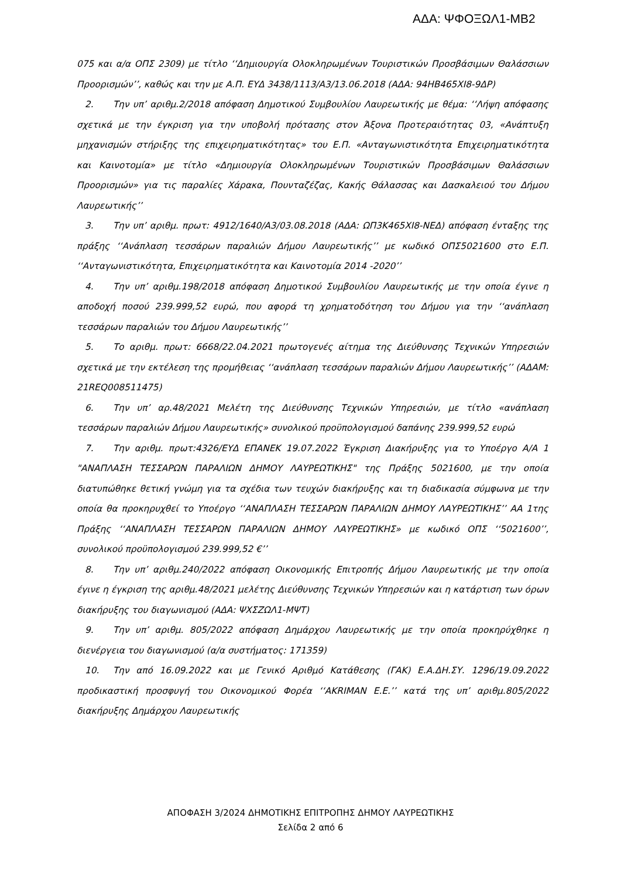ΑΔΑ: ΨΦΟΞΩΛ1-ΜΒ2
075 και α/α ΟΠΣ 2309) με τίτλο ‘‘Δημιουργία Ολοκληρωμένων Τουριστικών Προσβάσιμων Θαλάσσιων Προορισμών’’, καθώς και την με Α.Π. ΕΥΔ 3438/1113/Α3/13.06.2018 (ΑΔΑ: 94ΗΒ465ΧΙ8-9ΔΡ)
2. Την υπ’ αριθμ.2/2018 απόφαση Δημοτικού Συμβουλίου Λαυρεωτικής με θέμα: ‘‘Λήψη απόφασης σχετικά με την έγκριση για την υποβολή πρότασης στον Άξονα Προτεραιότητας 03, «Ανάπτυξη μηχανισμών στήριξης της επιχειρηματικότητας» του Ε.Π. «Ανταγωνιστικότητα Επιχειρηματικότητα και Καινοτομία» με τίτλο «Δημιουργία Ολοκληρωμένων Τουριστικών Προσβάσιμων Θαλάσσιων Προορισμών» για τις παραλίες Χάρακα, Πουνταζέζας, Κακής Θάλασσας και Δασκαλειού του Δήμου Λαυρεωτικής’’
3. Την υπ’ αριθμ. πρωτ: 4912/1640/Α3/03.08.2018 (ΑΔΑ: ΩΠ3Κ465ΧΙ8-ΝΕΔ) απόφαση ένταξης της πράξης ‘‘Ανάπλαση τεσσάρων παραλιών Δήμου Λαυρεωτικής’’ με κωδικό ΟΠΣ5021600 στο Ε.Π. ‘‘Ανταγωνιστικότητα, Επιχειρηματικότητα και Καινοτομία 2014 -2020’’
4. Την υπ’ αριθμ.198/2018 απόφαση Δημοτικού Συμβουλίου Λαυρεωτικής με την οποία έγινε η αποδοχή ποσού 239.999,52 ευρώ, που αφορά τη χρηματοδότηση του Δήμου για την ‘‘ανάπλαση τεσσάρων παραλιών του Δήμου Λαυρεωτικής’’
5. Το αριθμ. πρωτ: 6668/22.04.2021 πρωτογενές αίτημα της Διεύθυνσης Τεχνικών Υπηρεσιών σχετικά με την εκτέλεση της προμήθειας ‘‘ανάπλαση τεσσάρων παραλιών Δήμου Λαυρεωτικής’’ (ΑΔΑΜ: 21REQ008511475)
6. Την υπ’ αρ.48/2021 Μελέτη της Διεύθυνσης Τεχνικών Υπηρεσιών, με τίτλο «ανάπλαση τεσσάρων παραλιών Δήμου Λαυρεωτικής» συνολικού προϋπολογισμού δαπάνης 239.999,52 ευρώ
7. Την αριθμ. πρωτ:4326/ΕΥΔ ΕΠΑΝΕΚ 19.07.2022 Έγκριση Διακήρυξης για το Υποέργο Α/Α 1 "ΑΝΑΠΛΑΣΗ ΤΕΣΣΑΡΩΝ ΠΑΡΑΛΙΩΝ ΔΗΜΟΥ ΛΑΥΡΕΩΤΙΚΗΣ" της Πράξης 5021600, με την οποία διατυπώθηκε θετική γνώμη για τα σχέδια των τευχών διακήρυξης και τη διαδικασία σύμφωνα με την οποία θα προκηρυχθεί το Υποέργο ‘‘ΑΝΑΠΛΑΣΗ ΤΕΣΣΑΡΩΝ ΠΑΡΑΛΙΩΝ ΔΗΜΟΥ ΛΑΥΡΕΩΤΙΚΗΣ’’ ΑΑ 1της Πράξης ‘‘ΑΝΑΠΛΑΣΗ ΤΕΣΣΑΡΩΝ ΠΑΡΑΛΙΩΝ ΔΗΜΟΥ ΛΑΥΡΕΩΤΙΚΗΣ» με κωδικό ΟΠΣ ‘‘5021600’’, συνολικού προϋπολογισμού 239.999,52 €’’
8. Την υπ’ αριθμ.240/2022 απόφαση Οικονομικής Επιτροπής Δήμου Λαυρεωτικής με την οποία έγινε η έγκριση της αριθμ.48/2021 μελέτης Διεύθυνσης Τεχνικών Υπηρεσιών και η κατάρτιση των όρων διακήρυξης του διαγωνισμού (ΑΔΑ: ΨΧΣΖΩΛ1-ΜΨΤ)
9. Την υπ’ αριθμ. 805/2022 απόφαση Δημάρχου Λαυρεωτικής με την οποία προκηρύχθηκε η διενέργεια του διαγωνισμού (α/α συστήματος: 171359)
10. Την από 16.09.2022 και με Γενικό Αριθμό Κατάθεσης (ΓΑΚ) Ε.Α.ΔΗ.ΣΥ. 1296/19.09.2022 προδικαστική προσφυγή του Οικονομικού Φορέα ‘‘AKRIMAN E.E.’’ κατά της υπ’ αριθμ.805/2022 διακήρυξης Δημάρχου Λαυρεωτικής
ΑΠΟΦΑΣΗ 3/2024 ΔΗΜΟΤΙΚΗΣ ΕΠΙΤΡΟΠΗΣ ΔΗΜΟΥ ΛΑΥΡΕΩΤΙΚΗΣ
Σελίδα 2 από 6